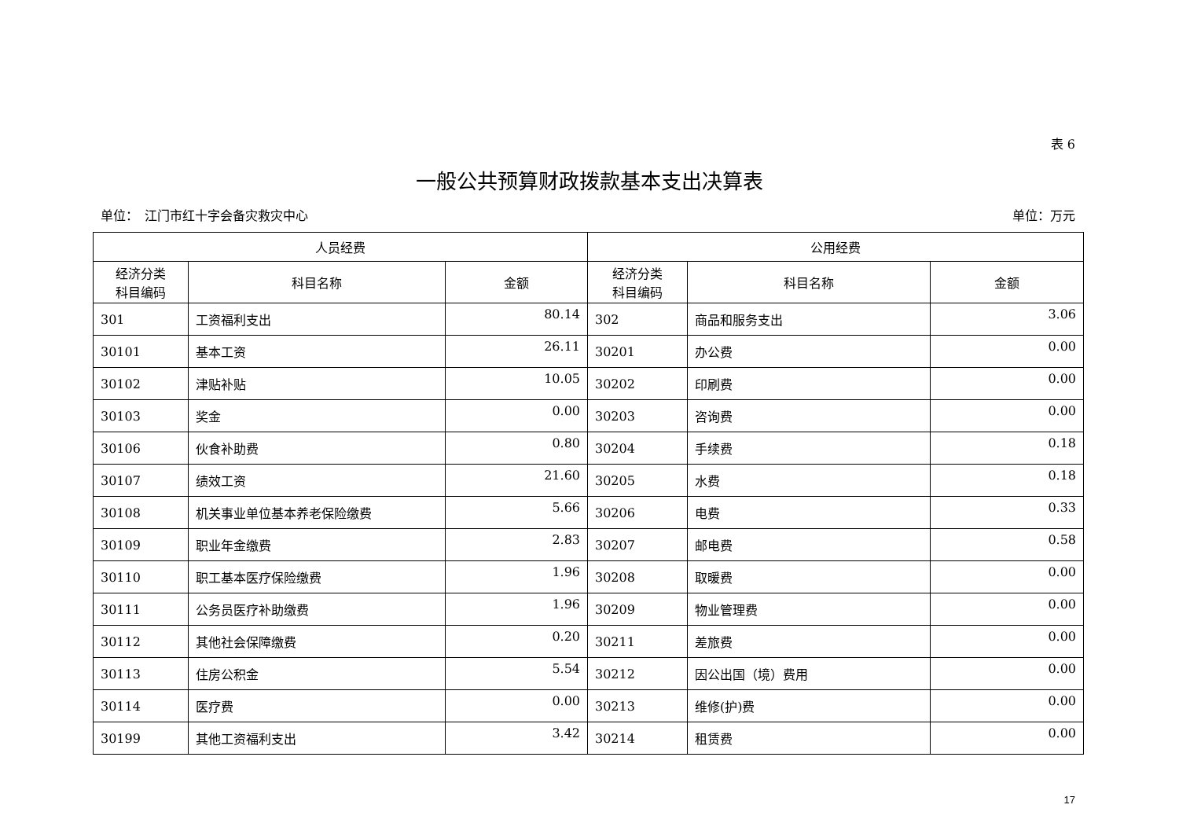表 6
一般公共预算财政拨款基本支出决算表
单位：　江门市红十字会备灾救灾中心 单位：万元
| 人员经费 | | | 公用经费 | | |
| --- | --- | --- | --- | --- | --- |
| 经济分类 科目编码 | 科目名称 | 金额 | 经济分类 科目编码 | 科目名称 | 金额 |
| 301 | 工资福利支出 | 80.14 | 302 | 商品和服务支出 | 3.06 |
| 30101 | 基本工资 | 26.11 | 30201 | 办公费 | 0.00 |
| 30102 | 津贴补贴 | 10.05 | 30202 | 印刷费 | 0.00 |
| 30103 | 奖金 | 0.00 | 30203 | 咨询费 | 0.00 |
| 30106 | 伙食补助费 | 0.80 | 30204 | 手续费 | 0.18 |
| 30107 | 绩效工资 | 21.60 | 30205 | 水费 | 0.18 |
| 30108 | 机关事业单位基本养老保险缴费 | 5.66 | 30206 | 电费 | 0.33 |
| 30109 | 职业年金缴费 | 2.83 | 30207 | 邮电费 | 0.58 |
| 30110 | 职工基本医疗保险缴费 | 1.96 | 30208 | 取暖费 | 0.00 |
| 30111 | 公务员医疗补助缴费 | 1.96 | 30209 | 物业管理费 | 0.00 |
| 30112 | 其他社会保障缴费 | 0.20 | 30211 | 差旅费 | 0.00 |
| 30113 | 住房公积金 | 5.54 | 30212 | 因公出国（境）费用 | 0.00 |
| 30114 | 医疗费 | 0.00 | 30213 | 维修(护)费 | 0.00 |
| 30199 | 其他工资福利支出 | 3.42 | 30214 | 租赁费 | 0.00 |
17